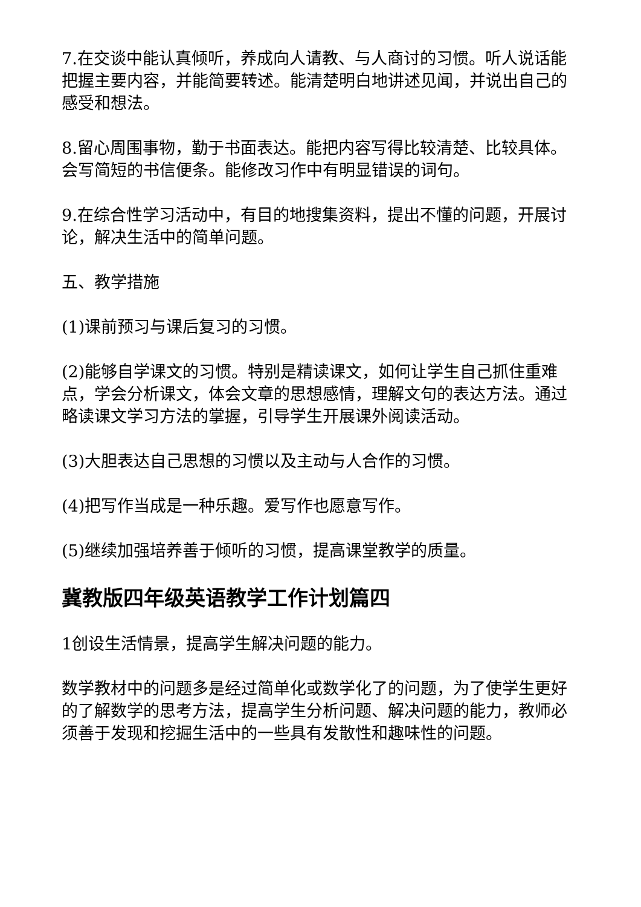7.在交谈中能认真倾听，养成向人请教、与人商讨的习惯。听人说话能把握主要内容，并能简要转述。能清楚明白地讲述见闻，并说出自己的感受和想法。
8.留心周围事物，勤于书面表达。能把内容写得比较清楚、比较具体。会写简短的书信便条。能修改习作中有明显错误的词句。
9.在综合性学习活动中，有目的地搜集资料，提出不懂的问题，开展讨论，解决生活中的简单问题。
五、教学措施
(1)课前预习与课后复习的习惯。
(2)能够自学课文的习惯。特别是精读课文，如何让学生自己抓住重难点，学会分析课文，体会文章的思想感情，理解文句的表达方法。通过略读课文学习方法的掌握，引导学生开展课外阅读活动。
(3)大胆表达自己思想的习惯以及主动与人合作的习惯。
(4)把写作当成是一种乐趣。爱写作也愿意写作。
(5)继续加强培养善于倾听的习惯，提高课堂教学的质量。
冀教版四年级英语教学工作计划篇四
1创设生活情景，提高学生解决问题的能力。
数学教材中的问题多是经过简单化或数学化了的问题，为了使学生更好的了解数学的思考方法，提高学生分析问题、解决问题的能力，教师必须善于发现和挖掘生活中的一些具有发散性和趣味性的问题。